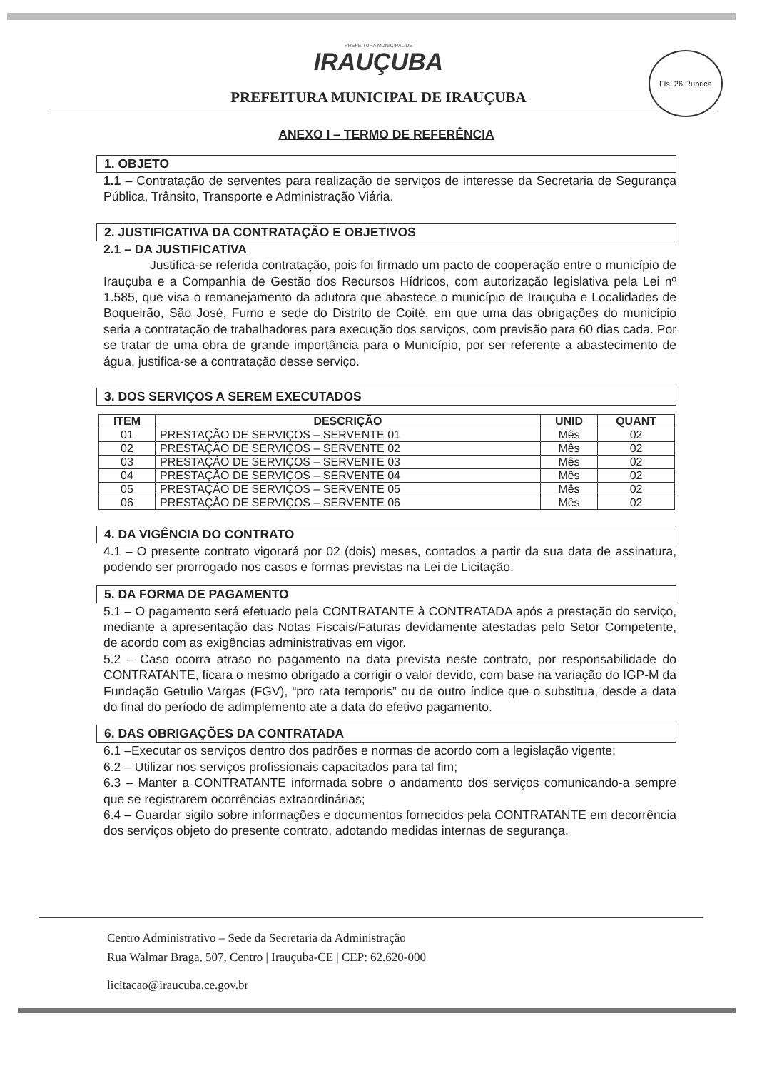PREFEITURA MUNICIPAL DE
IRAUÇUBA
PREFEITURA MUNICIPAL DE IRAUÇUBA
Fls. 26 Rubrica
ANEXO I – TERMO DE REFERÊNCIA
1. OBJETO
1.1 – Contratação de serventes para realização de serviços de interesse da Secretaria de Segurança Pública, Trânsito, Transporte e Administração Viária.
2. JUSTIFICATIVA DA CONTRATAÇÃO E OBJETIVOS
2.1 – DA JUSTIFICATIVA
Justifica-se referida contratação, pois foi firmado um pacto de cooperação entre o município de Irauçuba e a Companhia de Gestão dos Recursos Hídricos, com autorização legislativa pela Lei nº 1.585, que visa o remanejamento da adutora que abastece o município de Irauçuba e Localidades de Boqueirão, São José, Fumo e sede do Distrito de Coité, em que uma das obrigações do município seria a contratação de trabalhadores para execução dos serviços, com previsão para 60 dias cada. Por se tratar de uma obra de grande importância para o Município, por ser referente a abastecimento de água, justifica-se a contratação desse serviço.
3. DOS SERVIÇOS A SEREM EXECUTADOS
| ITEM | DESCRIÇÃO | UNID | QUANT |
| --- | --- | --- | --- |
| 01 | PRESTAÇÃO DE SERVIÇOS – SERVENTE 01 | Mês | 02 |
| 02 | PRESTAÇÃO DE SERVIÇOS – SERVENTE 02 | Mês | 02 |
| 03 | PRESTAÇÃO DE SERVIÇOS – SERVENTE 03 | Mês | 02 |
| 04 | PRESTAÇÃO DE SERVIÇOS – SERVENTE 04 | Mês | 02 |
| 05 | PRESTAÇÃO DE SERVIÇOS – SERVENTE 05 | Mês | 02 |
| 06 | PRESTAÇÃO DE SERVIÇOS – SERVENTE 06 | Mês | 02 |
4. DA VIGÊNCIA DO CONTRATO
4.1 – O presente contrato vigorará por 02 (dois) meses, contados a partir da sua data de assinatura, podendo ser prorrogado nos casos e formas previstas na Lei de Licitação.
5. DA FORMA DE PAGAMENTO
5.1 – O pagamento será efetuado pela CONTRATANTE à CONTRATADA após a prestação do serviço, mediante a apresentação das Notas Fiscais/Faturas devidamente atestadas pelo Setor Competente, de acordo com as exigências administrativas em vigor.
5.2 – Caso ocorra atraso no pagamento na data prevista neste contrato, por responsabilidade do CONTRATANTE, ficara o mesmo obrigado a corrigir o valor devido, com base na variação do IGP-M da Fundação Getulio Vargas (FGV), “pro rata temporis” ou de outro índice que o substitua, desde a data do final do período de adimplemento ate a data do efetivo pagamento.
6. DAS OBRIGAÇÕES DA CONTRATADA
6.1 –Executar os serviços dentro dos padrões e normas de acordo com a legislação vigente;
6.2 – Utilizar nos serviços profissionais capacitados para tal fim;
6.3 – Manter a CONTRATANTE informada sobre o andamento dos serviços comunicando-a sempre que se registrarem ocorrências extraordinárias;
6.4 – Guardar sigilo sobre informações e documentos fornecidos pela CONTRATANTE em decorrência dos serviços objeto do presente contrato, adotando medidas internas de segurança.
Centro Administrativo – Sede da Secretaria da Administração
Rua Walmar Braga, 507, Centro | Irauçuba-CE | CEP: 62.620-000
licitacao@iraucuba.ce.gov.br